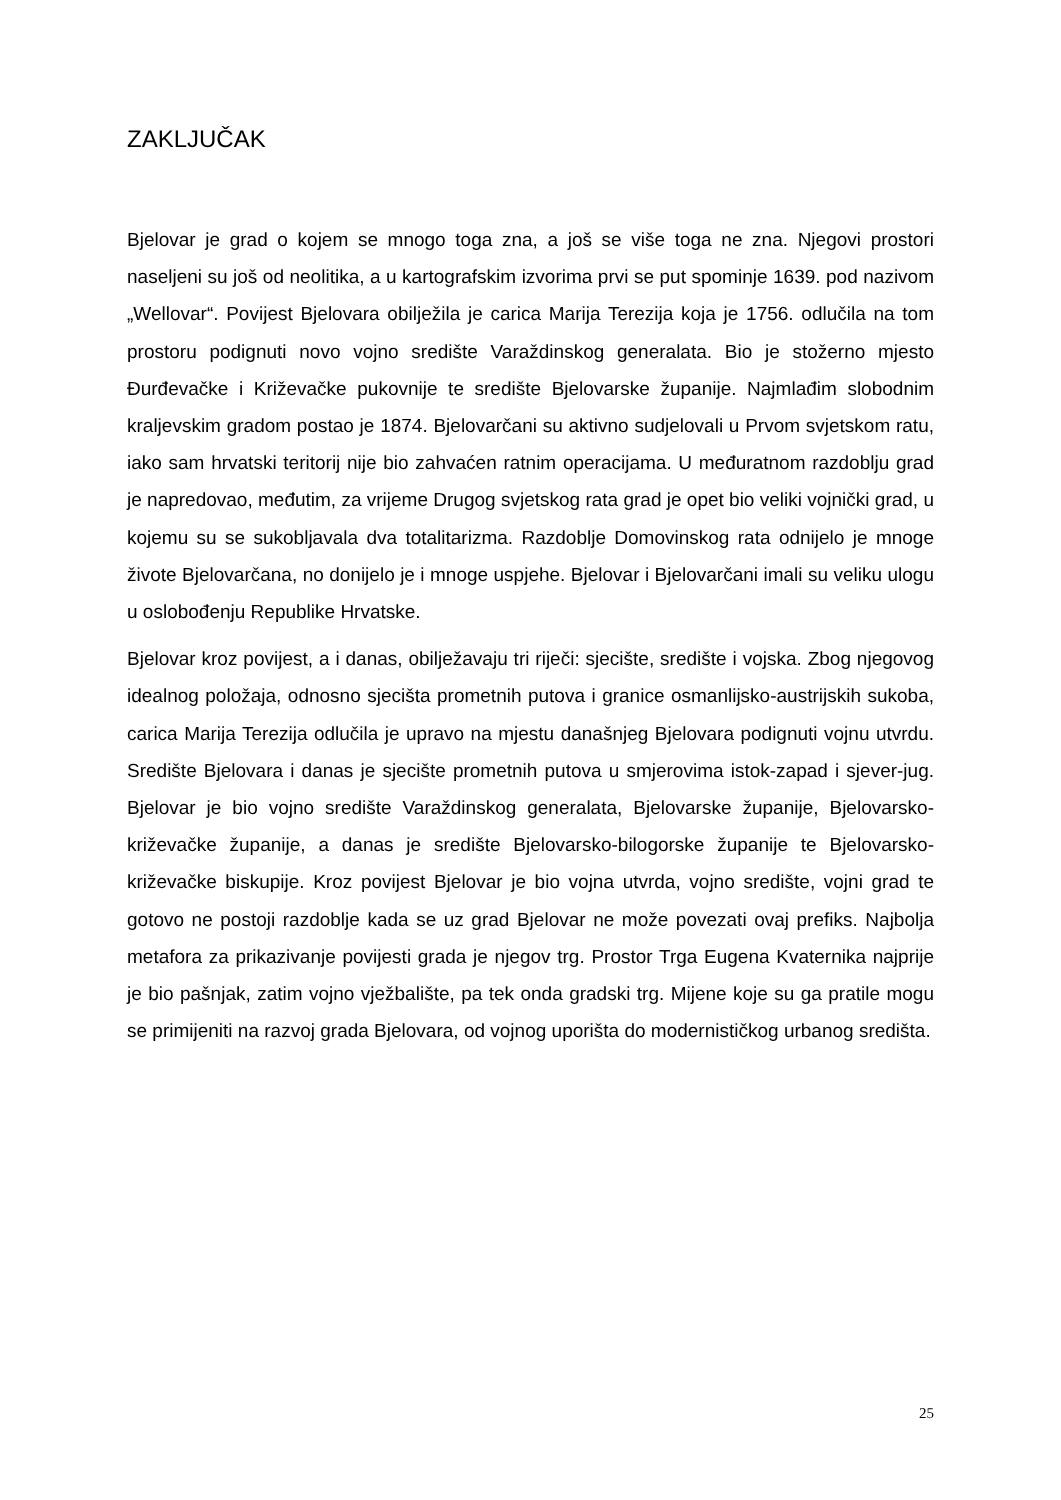ZAKLJUČAK
Bjelovar je grad o kojem se mnogo toga zna, a još se više toga ne zna. Njegovi prostori naseljeni su još od neolitika, a u kartografskim izvorima prvi se put spominje 1639. pod nazivom „Wellovar“. Povijest Bjelovara obilježila je carica Marija Terezija koja je 1756. odlučila na tom prostoru podignuti novo vojno središte Varaždinskog generalata. Bio je stožerno mjesto Đurđevačke i Križevačke pukovnije te središte Bjelovarske županije. Najmlađim slobodnim kraljevskim gradom postao je 1874. Bjelovarčani su aktivno sudjelovali u Prvom svjetskom ratu, iako sam hrvatski teritorij nije bio zahvaćen ratnim operacijama. U međuratnom razdoblju grad je napredovao, međutim, za vrijeme Drugog svjetskog rata grad je opet bio veliki vojnički grad, u kojemu su se sukobljavala dva totalitarizma. Razdoblje Domovinskog rata odnijelo je mnoge živote Bjelovarčana, no donijelo je i mnoge uspjehe. Bjelovar i Bjelovarčani imali su veliku ulogu u oslobođenju Republike Hrvatske.
Bjelovar kroz povijest, a i danas, obilježavaju tri riječi: sjecište, središte i vojska. Zbog njegovog idealnog položaja, odnosno sjecišta prometnih putova i granice osmanlijsko-austrijskih sukoba, carica Marija Terezija odlučila je upravo na mjestu današnjeg Bjelovara podignuti vojnu utvrdu. Središte Bjelovara i danas je sjecište prometnih putova u smjerovima istok-zapad i sjever-jug. Bjelovar je bio vojno središte Varaždinskog generalata, Bjelovarske županije, Bjelovarsko-križevačke županije, a danas je središte Bjelovarsko-bilogorske županije te Bjelovarsko-križevačke biskupije. Kroz povijest Bjelovar je bio vojna utvrda, vojno središte, vojni grad te gotovo ne postoji razdoblje kada se uz grad Bjelovar ne može povezati ovaj prefiks. Najbolja metafora za prikazivanje povijesti grada je njegov trg. Prostor Trga Eugena Kvaternika najprije je bio pašnjak, zatim vojno vježbalište, pa tek onda gradski trg. Mijene koje su ga pratile mogu se primijeniti na razvoj grada Bjelovara, od vojnog uporišta do modernističkog urbanog središta.
25